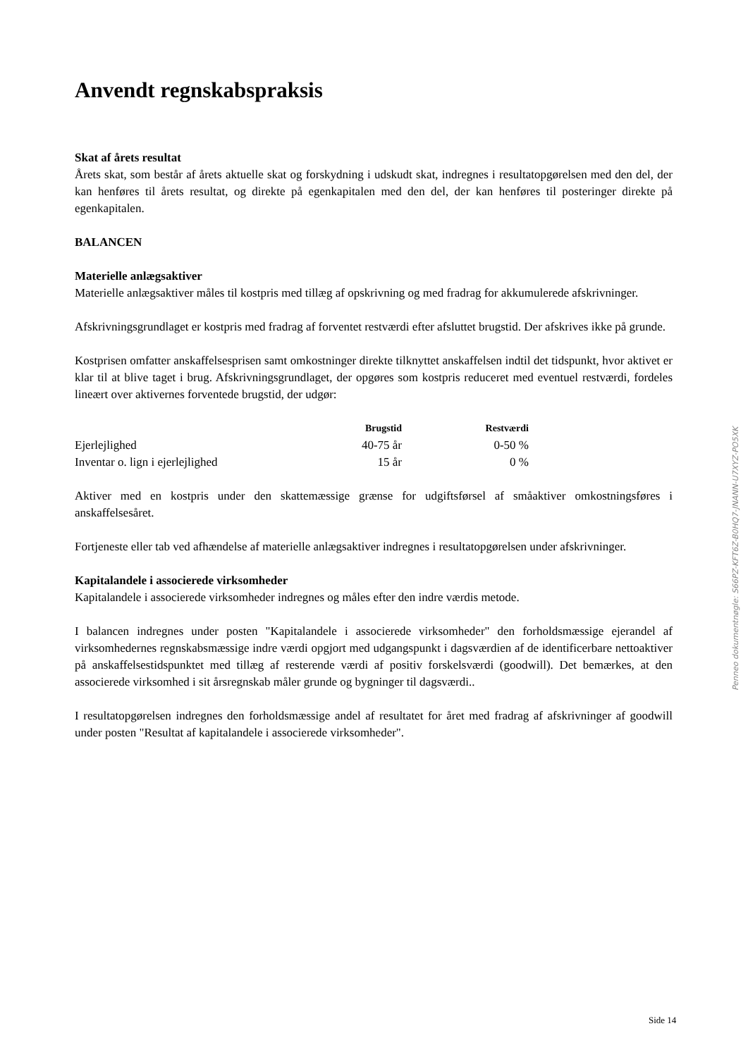Anvendt regnskabspraksis
Skat af årets resultat
Årets skat, som består af årets aktuelle skat og forskydning i udskudt skat, indregnes i resultatopgørelsen med den del, der kan henføres til årets resultat, og direkte på egenkapitalen med den del, der kan henføres til posteringer direkte på egenkapitalen.
BALANCEN
Materielle anlægsaktiver
Materielle anlægsaktiver måles til kostpris med tillæg af opskrivning og med fradrag for akkumulerede afskrivninger.
Afskrivningsgrundlaget er kostpris med fradrag af forventet restværdi efter afsluttet brugstid. Der afskrives ikke på grunde.
Kostprisen omfatter anskaffelsesprisen samt omkostninger direkte tilknyttet anskaffelsen indtil det tidspunkt, hvor aktivet er klar til at blive taget i brug. Afskrivningsgrundlaget, der opgøres som kostpris reduceret med eventuel restværdi, fordeles lineært over aktivernes forventede brugstid, der udgør:
| | Brugstid | Restværdi |
| --- | --- | --- |
| Ejerlejlighed | 40-75 år | 0-50 % |
| Inventar o. lign i ejerlejlighed | 15 år | 0 % |
Aktiver med en kostpris under den skattemæssige grænse for udgiftsførsel af småaktiver omkostningsføres i anskaffelsesåret.
Fortjeneste eller tab ved afhændelse af materielle anlægsaktiver indregnes i resultatopgørelsen under afskrivninger.
Kapitalandele i associerede virksomheder
Kapitalandele i associerede virksomheder indregnes og måles efter den indre værdis metode.
I balancen indregnes under posten "Kapitalandele i associerede virksomheder" den forholdsmæssige ejerandel af virksomhedernes regnskabsmæssige indre værdi opgjort med udgangspunkt i dagsværdien af de identificerbare nettoaktiver på anskaffelsestidspunktet med tillæg af resterende værdi af positiv forskelsværdi (goodwill). Det bemærkes, at den associerede virksomhed i sit årsregnskab måler grunde og bygninger til dagsværdi..
I resultatopgørelsen indregnes den forholdsmæssige andel af resultatet for året med fradrag af afskrivninger af goodwill under posten "Resultat af kapitalandele i associerede virksomheder".
Penneo dokumentnøgle: S66PZ-KFT6Z-B0HQ7-JNANN-U7XYZ-PO5XK
Side 14